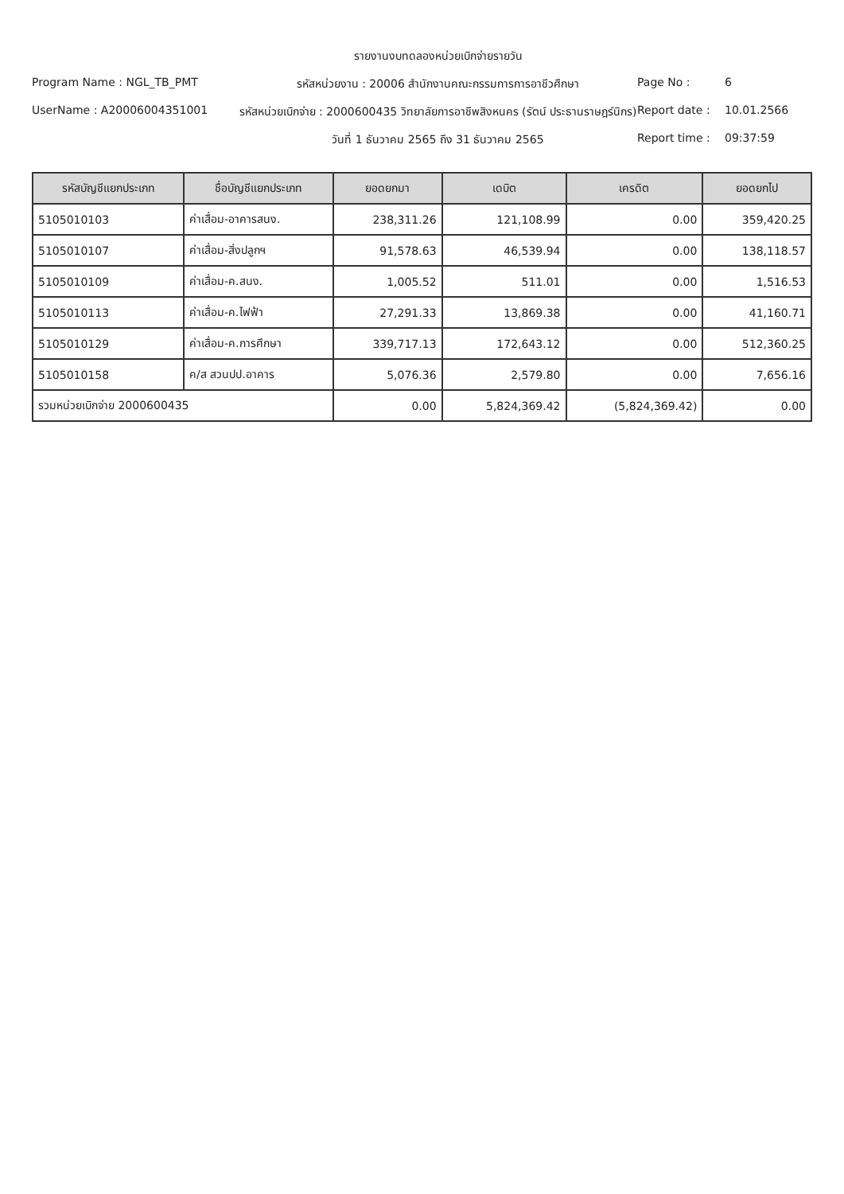รายงานงบทดลองหน่วยเบิกจ่ายรายวัน
Program Name : NGL_TB_PMT
รหัสหน่วยงาน : 20006 สำนักงานคณะกรรมการการอาชีวศึกษา
Page No : 6
UserName : A2000600435100​1
รหัสหน่วยเบิกจ่าย : 2000600435 วิทยาลัยการอาชีพสิงหนคร (รัตน์ ประธานราษฎร์นิกร)
Report date : 10.01.2566
วันที่ 1 ธันวาคม 2565 ถึง 31 ธันวาคม 2565
Report time : 09:37:59
| รหัสบัญชีแยกประเภท | ชื่อบัญชีแยกประเภท | ยอดยกมา | เดบิต | เครดิต | ยอดยกไป |
| --- | --- | --- | --- | --- | --- |
| 5105010103 | ค่าเสื่อม-อาคารสนง. | 238,311.26 | 121,108.99 | 0.00 | 359,420.25 |
| 5105010107 | ค่าเสื่อม-สิ่งปลูกฯ | 91,578.63 | 46,539.94 | 0.00 | 138,118.57 |
| 5105010109 | ค่าเสื่อม-ค.สนง. | 1,005.52 | 511.01 | 0.00 | 1,516.53 |
| 5105010113 | ค่าเสื่อม-ค.ไฟฟ้า | 27,291.33 | 13,869.38 | 0.00 | 41,160.71 |
| 5105010129 | ค่าเสื่อม-ค.การศึกษา | 339,717.13 | 172,643.12 | 0.00 | 512,360.25 |
| 5105010158 | ค/ส สวนปป.อาคาร | 5,076.36 | 2,579.80 | 0.00 | 7,656.16 |
| รวมหน่วยเบิกจ่าย 2000600435 | | 0.00 | 5,824,369.42 | (5,824,369.42) | 0.00 |